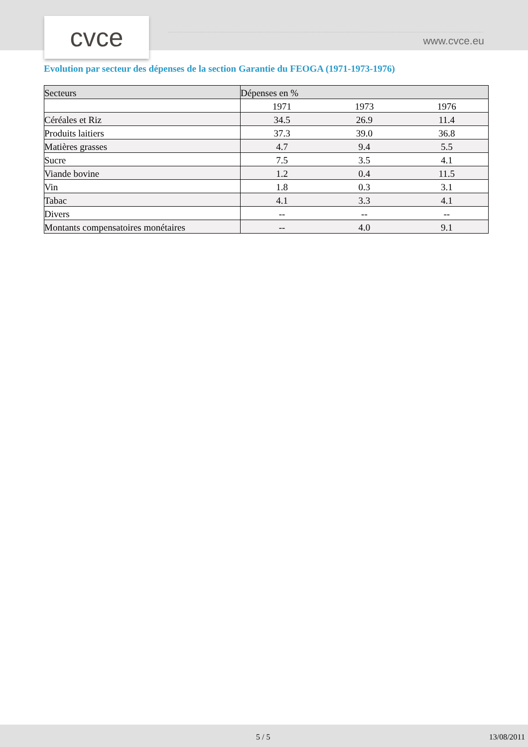cvce www.cvce.eu
Evolution par secteur des dépenses de la section Garantie du FEOGA (1971-1973-1976)
| Secteurs | Dépenses en % | | |
| --- | --- | --- | --- |
| | 1971 | 1973 | 1976 |
| Céréales et Riz | 34.5 | 26.9 | 11.4 |
| Produits laitiers | 37.3 | 39.0 | 36.8 |
| Matières grasses | 4.7 | 9.4 | 5.5 |
| Sucre | 7.5 | 3.5 | 4.1 |
| Viande bovine | 1.2 | 0.4 | 11.5 |
| Vin | 1.8 | 0.3 | 3.1 |
| Tabac | 4.1 | 3.3 | 4.1 |
| Divers | -- | -- | -- |
| Montants compensatoires monétaires | -- | 4.0 | 9.1 |
5 / 5 13/08/2011